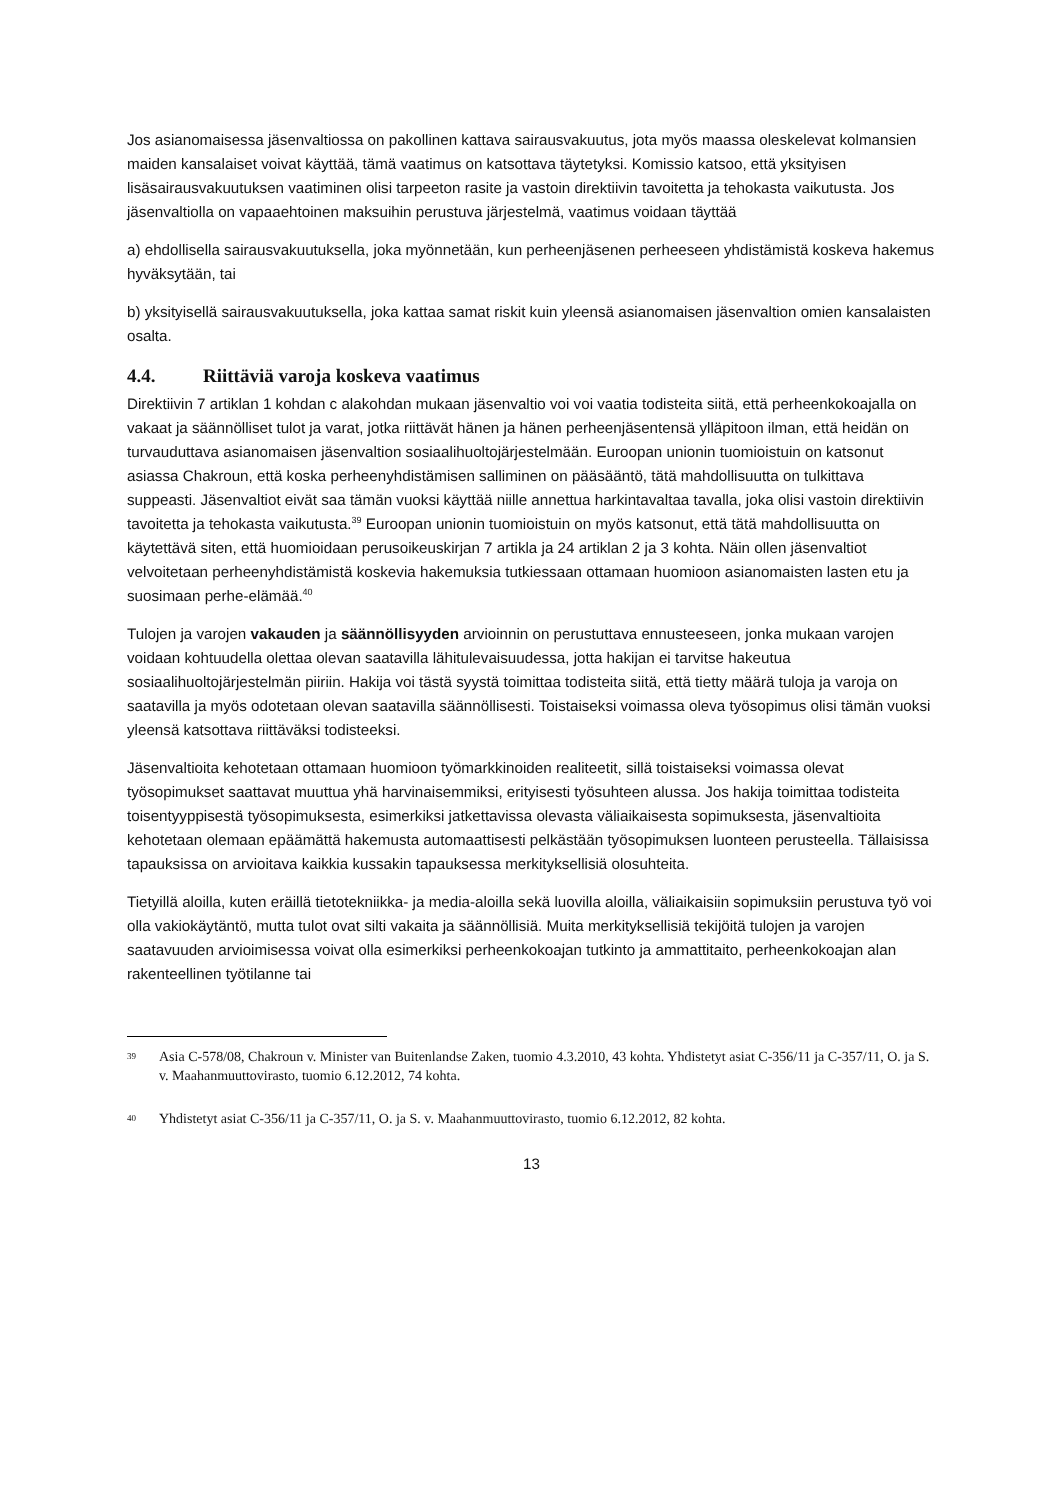Jos asianomaisessa jäsenvaltiossa on pakollinen kattava sairausvakuutus, jota myös maassa oleskelevat kolmansien maiden kansalaiset voivat käyttää, tämä vaatimus on katsottava täytetyksi. Komissio katsoo, että yksityisen lisäsairausvakuutuksen vaatiminen olisi tarpeeton rasite ja vastoin direktiivin tavoitetta ja tehokasta vaikutusta. Jos jäsenvaltiolla on vapaaehtoinen maksuihin perustuva järjestelmä, vaatimus voidaan täyttää
a) ehdollisella sairausvakuutuksella, joka myönnetään, kun perheenjäsenen perheeseen yhdistämistä koskeva hakemus hyväksytään, tai
b) yksityisellä sairausvakuutuksella, joka kattaa samat riskit kuin yleensä asianomaisen jäsenvaltion omien kansalaisten osalta.
4.4. Riittäviä varoja koskeva vaatimus
Direktiivin 7 artiklan 1 kohdan c alakohdan mukaan jäsenvaltio voi voi vaatia todisteita siitä, että perheenkokoajalla on vakaat ja säännölliset tulot ja varat, jotka riittävät hänen ja hänen perheenjäsentensä ylläpitoon ilman, että heidän on turvauduttava asianomaisen jäsenvaltion sosiaalihuoltojärjestelmään. Euroopan unionin tuomioistuin on katsonut asiassa Chakroun, että koska perheenyhdistämisen salliminen on pääsääntö, tätä mahdollisuutta on tulkittava suppeasti. Jäsenvaltiot eivät saa tämän vuoksi käyttää niille annettua harkintavaltaa tavalla, joka olisi vastoin direktiivin tavoitetta ja tehokasta vaikutusta.<sup>39</sup> Euroopan unionin tuomioistuin on myös katsonut, että tätä mahdollisuutta on käytettävä siten, että huomioidaan perusoikeuskirjan 7 artikla ja 24 artiklan 2 ja 3 kohta. Näin ollen jäsenvaltiot velvoitetaan perheenyhdistämistä koskevia hakemuksia tutkiessaan ottamaan huomioon asianomaisten lasten etu ja suosimaan perhe-elämää.<sup>40</sup>
Tulojen ja varojen vakauden ja säännöllisyyden arvioinnin on perustuttava ennusteeseen, jonka mukaan varojen voidaan kohtuudella olettaa olevan saatavilla lähitulevaisuudessa, jotta hakijan ei tarvitse hakeutua sosiaalihuoltojärjestelmän piiriin. Hakija voi tästä syystä toimittaa todisteita siitä, että tietty määrä tuloja ja varoja on saatavilla ja myös odotetaan olevan saatavilla säännöllisesti. Toistaiseksi voimassa oleva työsopimus olisi tämän vuoksi yleensä katsottava riittäväksi todisteeksi.
Jäsenvaltioita kehotetaan ottamaan huomioon työmarkkinoiden realiteetit, sillä toistaiseksi voimassa olevat työsopimukset saattavat muuttua yhä harvinaisemmiksi, erityisesti työsuhteen alussa. Jos hakija toimittaa todisteita toisentyyppisestä työsopimuksesta, esimerkiksi jatkettavissa olevasta väliaikaisesta sopimuksesta, jäsenvaltioita kehotetaan olemaan epäämättä hakemusta automaattisesti pelkästään työsopimuksen luonteen perusteella. Tällaisissa tapauksissa on arvioitava kaikkia kussakin tapauksessa merkityksellisiä olosuhteita.
Tietyillä aloilla, kuten eräillä tietotekniikka- ja media-aloilla sekä luovilla aloilla, väliaikaisiin sopimuksiin perustuva työ voi olla vakiokäytäntö, mutta tulot ovat silti vakaita ja säännöllisiä. Muita merkityksellisiä tekijöitä tulojen ja varojen saatavuuden arvioimisessa voivat olla esimerkiksi perheenkokoajan tutkinto ja ammattitaito, perheenkokoajan alan rakenteellinen työtilanne tai
39 Asia C-578/08, Chakroun v. Minister van Buitenlandse Zaken, tuomio 4.3.2010, 43 kohta. Yhdistetyt asiat C-356/11 ja C-357/11, O. ja S. v. Maahanmuuttovirasto, tuomio 6.12.2012, 74 kohta.
40 Yhdistetyt asiat C-356/11 ja C-357/11, O. ja S. v. Maahanmuuttovirasto, tuomio 6.12.2012, 82 kohta.
13